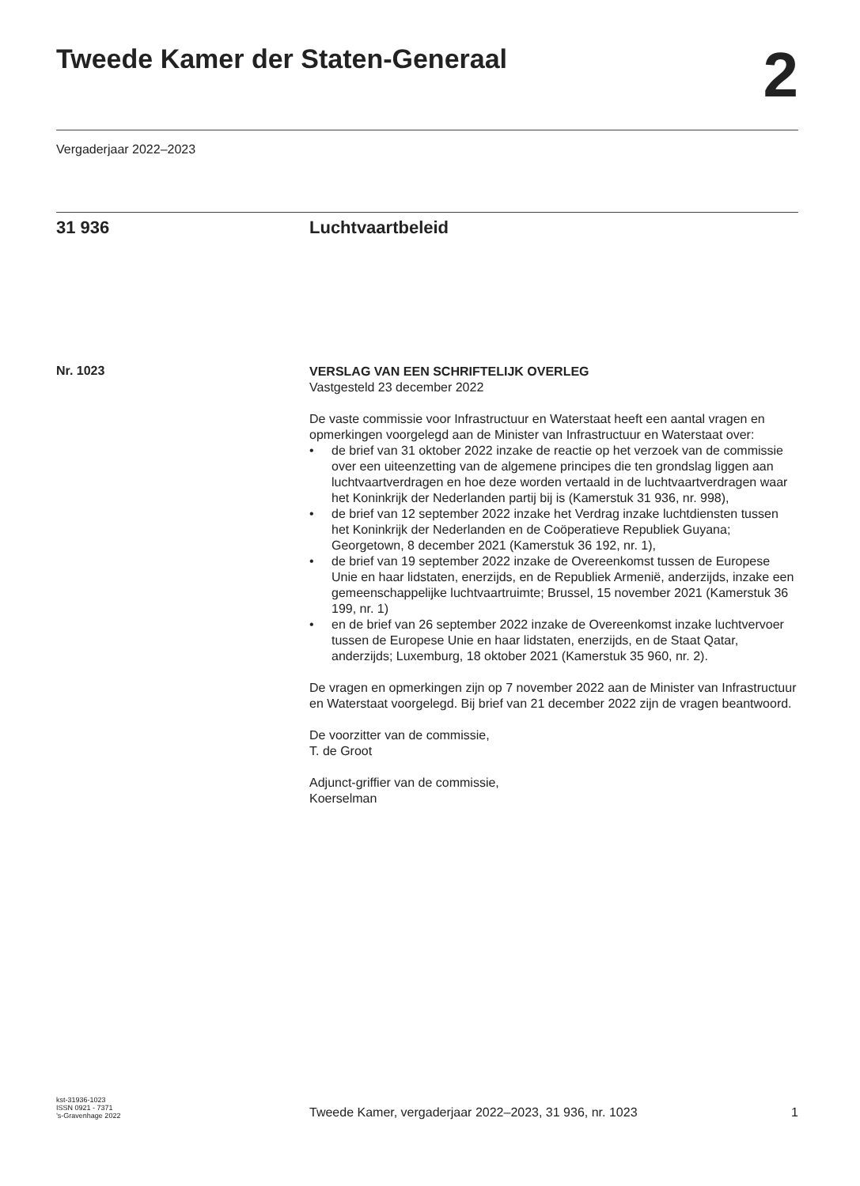Tweede Kamer der Staten-Generaal
2
Vergaderjaar 2022–2023
31 936 Luchtvaartbeleid
Nr. 1023
VERSLAG VAN EEN SCHRIFTELIJK OVERLEG
Vastgesteld 23 december 2022
De vaste commissie voor Infrastructuur en Waterstaat heeft een aantal vragen en opmerkingen voorgelegd aan de Minister van Infrastructuur en Waterstaat over:
• de brief van 31 oktober 2022 inzake de reactie op het verzoek van de commissie over een uiteenzetting van de algemene principes die ten grondslag liggen aan luchtvaartverdragen en hoe deze worden vertaald in de luchtvaartverdragen waar het Koninkrijk der Nederlanden partij bij is (Kamerstuk 31 936, nr. 998),
• de brief van 12 september 2022 inzake het Verdrag inzake luchtdiensten tussen het Koninkrijk der Nederlanden en de Coöperatieve Republiek Guyana; Georgetown, 8 december 2021 (Kamerstuk 36 192, nr. 1),
• de brief van 19 september 2022 inzake de Overeenkomst tussen de Europese Unie en haar lidstaten, enerzijds, en de Republiek Armenië, anderzijds, inzake een gemeenschappelijke luchtvaartruimte; Brussel, 15 november 2021 (Kamerstuk 36 199, nr. 1)
• en de brief van 26 september 2022 inzake de Overeenkomst inzake luchtvervoer tussen de Europese Unie en haar lidstaten, enerzijds, en de Staat Qatar, anderzijds; Luxemburg, 18 oktober 2021 (Kamerstuk 35 960, nr. 2).
De vragen en opmerkingen zijn op 7 november 2022 aan de Minister van Infrastructuur en Waterstaat voorgelegd. Bij brief van 21 december 2022 zijn de vragen beantwoord.
De voorzitter van de commissie,
T. de Groot
Adjunct-griffier van de commissie,
Koerselman
kst-31936-1023
ISSN 0921 - 7371
’s-Gravenhage 2022
Tweede Kamer, vergaderjaar 2022–2023, 31 936, nr. 1023
1